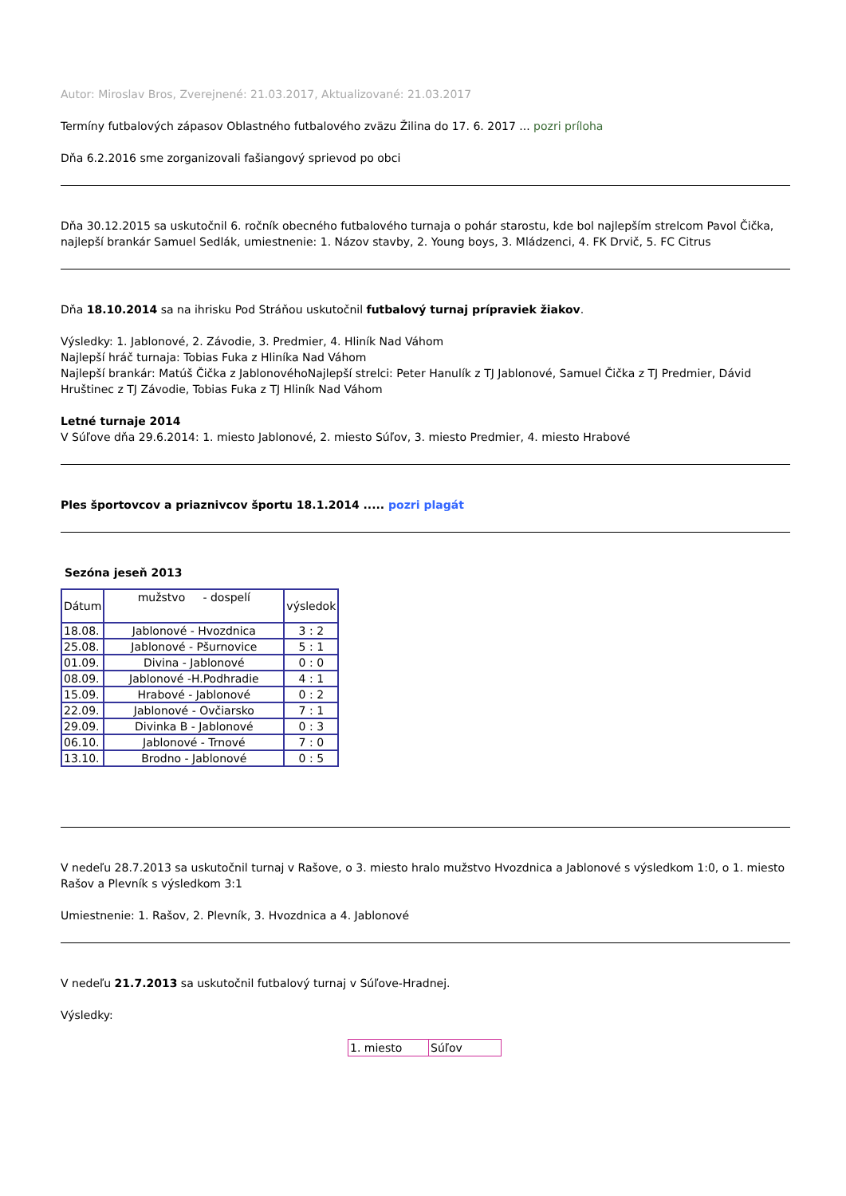Autor: Miroslav Bros, Zverejnené: 21.03.2017, Aktualizované: 21.03.2017
Termíny futbalových zápasov Oblastného futbalového zväzu Žilina do 17. 6. 2017 ... pozri príloha
Dňa 6.2.2016 sme zorganizovali fašiangový sprievod po obci
Dňa 30.12.2015 sa uskutočnil 6. ročník obecného futbalového turnaja o pohár starostu, kde bol najlepším strelcom Pavol Čička, najlepší brankár Samuel Sedlák, umiestnenie: 1. Názov stavby, 2. Young boys, 3. Mládzenci, 4. FK Drvič, 5. FC Citrus
Dňa 18.10.2014 sa na ihrisku Pod Stráňou uskutočnil futbalový turnaj prípraviek žiakov.
Výsledky: 1. Jablonové, 2. Závodie, 3. Predmier, 4. Hliník Nad Váhom
Najlepší hráč turnaja: Tobias Fuka z Hliníka Nad Váhom
Najlepší brankár: Matúš Čička z JablonovéhoNajlepší strelci: Peter Hanulík z TJ Jablonové, Samuel Čička z TJ Predmier, Dávid Hruštinec z TJ Závodie, Tobias Fuka z TJ Hliník Nad Váhom
Letné turnaje 2014
V Súľove dňa 29.6.2014: 1. miesto Jablonové, 2. miesto Súľov, 3. miesto Predmier, 4. miesto Hrabové
Ples športovcov a priaznivcov športu 18.1.2014 ..... pozri plagát
Sezóna jeseň 2013
| Dátum | mužstvo - dospelí | výsledok |
| 18.08. | Jablonové - Hvozdnica | 3 : 2 |
| 25.08. | Jablonové - Pšurnovice | 5 : 1 |
| 01.09. | Divina - Jablonové | 0 : 0 |
| 08.09. | Jablonové -H.Podhradie | 4 : 1 |
| 15.09. | Hrabové - Jablonové | 0 : 2 |
| 22.09. | Jablonové - Ovčiarsko | 7 : 1 |
| 29.09. | Divinka B - Jablonové | 0 : 3 |
| 06.10. | Jablonové - Trnové | 7 : 0 |
| 13.10. | Brodno - Jablonové | 0 : 5 |
V nedeľu 28.7.2013 sa uskutočnil turnaj v Rašove, o 3. miesto hralo mužstvo Hvozdnica a Jablonové s výsledkom 1:0, o 1. miesto Rašov a Plevník s výsledkom 3:1
Umiestnenie: 1. Rašov, 2. Plevník, 3. Hvozdnica a 4. Jablonové
V nedeľu 21.7.2013 sa uskutočnil futbalový turnaj v Súľove-Hradnej.
Výsledky:
| 1. miesto | Súľov |